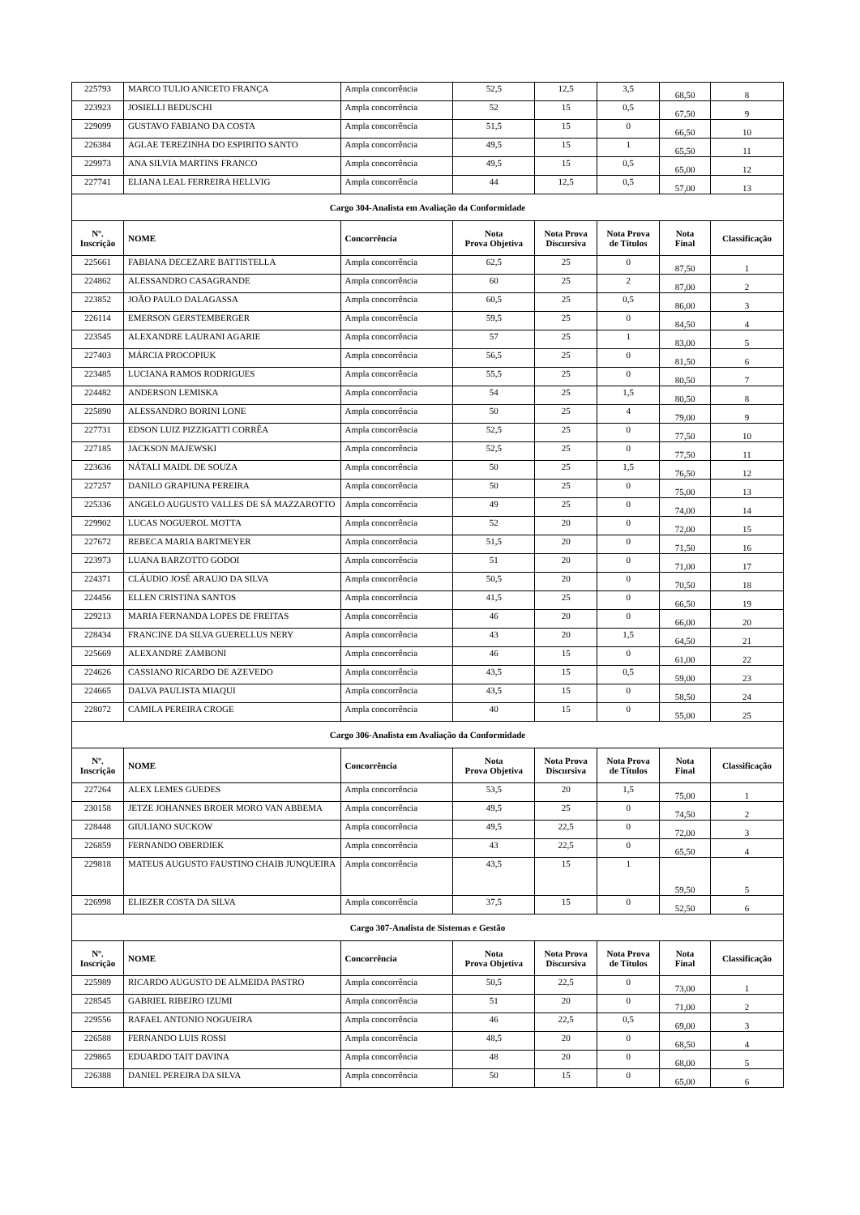| 225793 | MARCO TULIO ANICETO FRANÇA | Ampla concorrência | 52,5 | 12,5 | 3,5 | 68,50 | 8 |
| 223923 | JOSIELLI BEDUSCHI | Ampla concorrência | 52 | 15 | 0,5 | 67,50 | 9 |
| 229099 | GUSTAVO FABIANO DA COSTA | Ampla concorrência | 51,5 | 15 | 0 | 66,50 | 10 |
| 226384 | AGLAE TEREZINHA DO ESPIRITO SANTO | Ampla concorrência | 49,5 | 15 | 1 | 65,50 | 11 |
| 229973 | ANA SILVIA MARTINS FRANCO | Ampla concorrência | 49,5 | 15 | 0,5 | 65,00 | 12 |
| 227741 | ELIANA LEAL FERREIRA HELLVIG | Ampla concorrência | 44 | 12,5 | 0,5 | 57,00 | 13 |
| Cargo 304-Analista em Avaliação da Conformidade | | | | | | | |
| Nº. Inscrição | NOME | Concorrência | Nota Prova Objetiva | Nota Prova Discursiva | Nota Prova de Títulos | Nota Final | Classificação |
| 225661 | FABIANA DECEZARE BATTISTELLA | Ampla concorrência | 62,5 | 25 | 0 | 87,50 | 1 |
| 224862 | ALESSANDRO CASAGRANDE | Ampla concorrência | 60 | 25 | 2 | 87,00 | 2 |
| 223852 | JOÃO PAULO DALAGASSA | Ampla concorrência | 60,5 | 25 | 0,5 | 86,00 | 3 |
| 226114 | EMERSON GERSTEMBERGER | Ampla concorrência | 59,5 | 25 | 0 | 84,50 | 4 |
| 223545 | ALEXANDRE LAURANI AGARIE | Ampla concorrência | 57 | 25 | 1 | 83,00 | 5 |
| 227403 | MÁRCIA PROCOPIUK | Ampla concorrência | 56,5 | 25 | 0 | 81,50 | 6 |
| 223485 | LUCIANA RAMOS RODRIGUES | Ampla concorrência | 55,5 | 25 | 0 | 80,50 | 7 |
| 224482 | ANDERSON LEMISKA | Ampla concorrência | 54 | 25 | 1,5 | 80,50 | 8 |
| 225890 | ALESSANDRO BORINI LONE | Ampla concorrência | 50 | 25 | 4 | 79,00 | 9 |
| 227731 | EDSON LUIZ PIZZIGATTI CORRÊA | Ampla concorrência | 52,5 | 25 | 0 | 77,50 | 10 |
| 227185 | JACKSON MAJEWSKI | Ampla concorrência | 52,5 | 25 | 0 | 77,50 | 11 |
| 223636 | NÁTALI MAIDL DE SOUZA | Ampla concorrência | 50 | 25 | 1,5 | 76,50 | 12 |
| 227257 | DANILO GRAPIUNA PEREIRA | Ampla concorrência | 50 | 25 | 0 | 75,00 | 13 |
| 225336 | ANGELO AUGUSTO VALLES DE SÁ MAZZAROTTO | Ampla concorrência | 49 | 25 | 0 | 74,00 | 14 |
| 229902 | LUCAS NOGUEROL MOTTA | Ampla concorrência | 52 | 20 | 0 | 72,00 | 15 |
| 227672 | REBECA MARIA BARTMEYER | Ampla concorrência | 51,5 | 20 | 0 | 71,50 | 16 |
| 223973 | LUANA BARZOTTO GODOI | Ampla concorrência | 51 | 20 | 0 | 71,00 | 17 |
| 224371 | CLÁUDIO JOSÉ ARAUJO DA SILVA | Ampla concorrência | 50,5 | 20 | 0 | 70,50 | 18 |
| 224456 | ELLEN CRISTINA SANTOS | Ampla concorrência | 41,5 | 25 | 0 | 66,50 | 19 |
| 229213 | MARIA FERNANDA LOPES DE FREITAS | Ampla concorrência | 46 | 20 | 0 | 66,00 | 20 |
| 228434 | FRANCINE DA SILVA GUERELLUS NERY | Ampla concorrência | 43 | 20 | 1,5 | 64,50 | 21 |
| 225669 | ALEXANDRE ZAMBONI | Ampla concorrência | 46 | 15 | 0 | 61,00 | 22 |
| 224626 | CASSIANO RICARDO DE AZEVEDO | Ampla concorrência | 43,5 | 15 | 0,5 | 59,00 | 23 |
| 224665 | DALVA PAULISTA MIAQUI | Ampla concorrência | 43,5 | 15 | 0 | 58,50 | 24 |
| 228072 | CAMILA PEREIRA CROGE | Ampla concorrência | 40 | 15 | 0 | 55,00 | 25 |
| Cargo 306-Analista em Avaliação da Conformidade | | | | | | | |
| Nº. Inscrição | NOME | Concorrência | Nota Prova Objetiva | Nota Prova Discursiva | Nota Prova de Títulos | Nota Final | Classificação |
| 227264 | ALEX LEMES GUEDES | Ampla concorrência | 53,5 | 20 | 1,5 | 75,00 | 1 |
| 230158 | JETZE JOHANNES BROER MORO VAN ABBEMA | Ampla concorrência | 49,5 | 25 | 0 | 74,50 | 2 |
| 228448 | GIULIANO SUCKOW | Ampla concorrência | 49,5 | 22,5 | 0 | 72,00 | 3 |
| 226859 | FERNANDO OBERDIEK | Ampla concorrência | 43 | 22,5 | 0 | 65,50 | 4 |
| 229818 | MATEUS AUGUSTO FAUSTINO CHAIB JUNQUEIRA | Ampla concorrência | 43,5 | 15 | 1 | 59,50 | 5 |
| 226998 | ELIEZER COSTA DA SILVA | Ampla concorrência | 37,5 | 15 | 0 | 52,50 | 6 |
| Cargo 307-Analista de Sistemas e Gestão | | | | | | | |
| Nº. Inscrição | NOME | Concorrência | Nota Prova Objetiva | Nota Prova Discursiva | Nota Prova de Títulos | Nota Final | Classificação |
| 225989 | RICARDO AUGUSTO DE ALMEIDA PASTRO | Ampla concorrência | 50,5 | 22,5 | 0 | 73,00 | 1 |
| 228545 | GABRIEL RIBEIRO IZUMI | Ampla concorrência | 51 | 20 | 0 | 71,00 | 2 |
| 229556 | RAFAEL ANTONIO NOGUEIRA | Ampla concorrência | 46 | 22,5 | 0,5 | 69,00 | 3 |
| 226588 | FERNANDO LUIS ROSSI | Ampla concorrência | 48,5 | 20 | 0 | 68,50 | 4 |
| 229865 | EDUARDO TAIT DAVINA | Ampla concorrência | 48 | 20 | 0 | 68,00 | 5 |
| 226388 | DANIEL PEREIRA DA SILVA | Ampla concorrência | 50 | 15 | 0 | 65,00 | 6 |